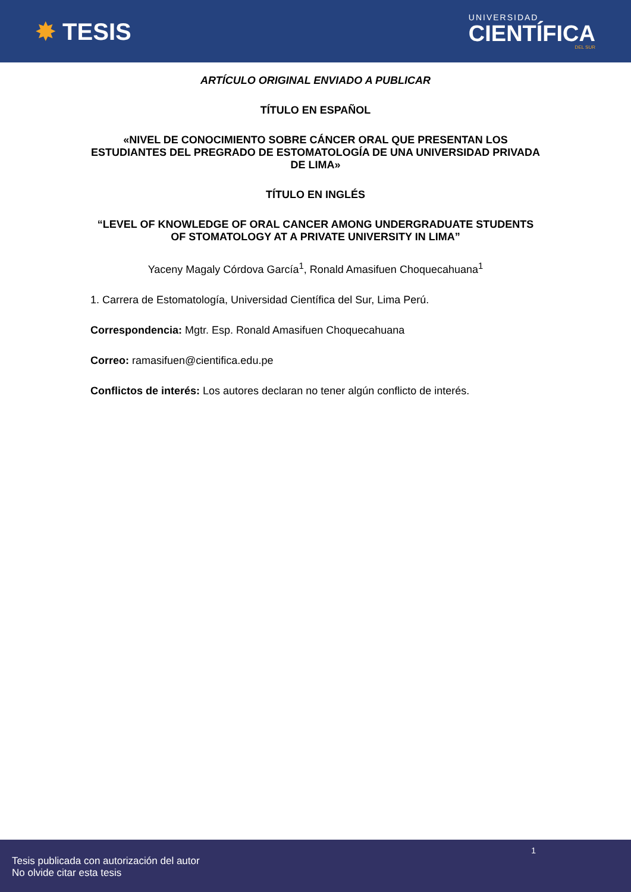✸ TESIS
UNIVERSIDAD
CIENTÍFICA
DEL SUR
ARTÍCULO ORIGINAL ENVIADO A PUBLICAR
TÍTULO EN ESPAÑOL
«NIVEL DE CONOCIMIENTO SOBRE CÁNCER ORAL QUE PRESENTAN LOS ESTUDIANTES DEL PREGRADO DE ESTOMATOLOGÍA DE UNA UNIVERSIDAD PRIVADA DE LIMA»
TÍTULO EN INGLÉS
“LEVEL OF KNOWLEDGE OF ORAL CANCER AMONG UNDERGRADUATE STUDENTS OF STOMATOLOGY AT A PRIVATE UNIVERSITY IN LIMA”
Yaceny Magaly Córdova García<sup>1</sup>, Ronald Amasifuen Choquecahuana<sup>1</sup>
1. Carrera de Estomatología, Universidad Científica del Sur, Lima Perú.
Correspondencia: Mgtr. Esp. Ronald Amasifuen Choquecahuana
Correo: ramasifuen@cientifica.edu.pe
Conflictos de interés: Los autores declaran no tener algún conflicto de interés.
1
Tesis publicada con autorización del autor
No olvide citar esta tesis